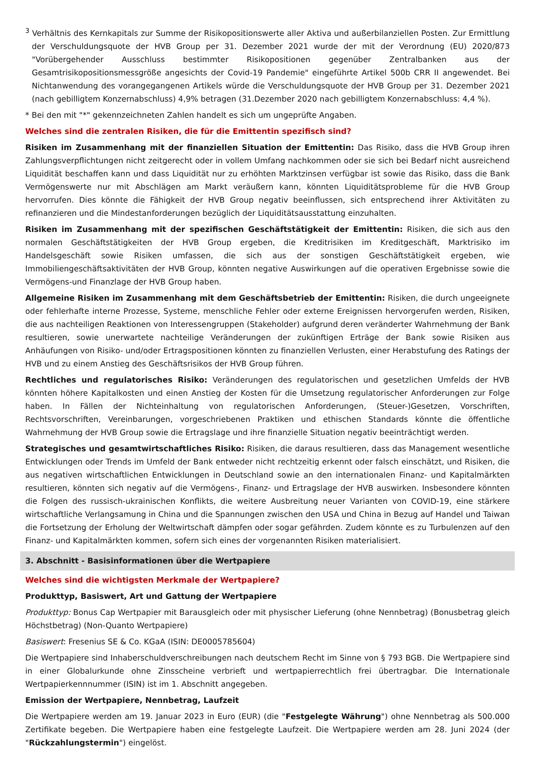<sup>3</sup> Verhältnis des Kernkapitals zur Summe der Risikopositionswerte aller Aktiva und außerbilanziellen Posten. Zur Ermittlung der Verschuldungsquote der HVB Group per 31. Dezember 2021 wurde der mit der Verordnung (EU) 2020/873 "Vorübergehender Ausschluss bestimmter Risikopositionen gegenüber Zentralbanken aus der Gesamtrisikopositionsmessgröße angesichts der Covid-19 Pandemie" eingeführte Artikel 500b CRR II angewendet. Bei Nichtanwendung des vorangegangenen Artikels würde die Verschuldungsquote der HVB Group per 31. Dezember 2021 (nach gebilligtem Konzernabschluss) 4,9% betragen (31.Dezember 2020 nach gebilligtem Konzernabschluss: 4,4 %).
* Bei den mit "*" gekennzeichneten Zahlen handelt es sich um ungeprüfte Angaben.
Welches sind die zentralen Risiken, die für die Emittentin spezifisch sind?
Risiken im Zusammenhang mit der finanziellen Situation der Emittentin: Das Risiko, dass die HVB Group ihren Zahlungsverpflichtungen nicht zeitgerecht oder in vollem Umfang nachkommen oder sie sich bei Bedarf nicht ausreichend Liquidität beschaffen kann und dass Liquidität nur zu erhöhten Marktzinsen verfügbar ist sowie das Risiko, dass die Bank Vermögenswerte nur mit Abschlägen am Markt veräußern kann, könnten Liquiditätsprobleme für die HVB Group hervorrufen. Dies könnte die Fähigkeit der HVB Group negativ beeinflussen, sich entsprechend ihrer Aktivitäten zu refinanzieren und die Mindestanforderungen bezüglich der Liquiditätsausstattung einzuhalten.
Risiken im Zusammenhang mit der spezifischen Geschäftstätigkeit der Emittentin: Risiken, die sich aus den normalen Geschäftstätigkeiten der HVB Group ergeben, die Kreditrisiken im Kreditgeschäft, Marktrisiko im Handelsgeschäft sowie Risiken umfassen, die sich aus der sonstigen Geschäftstätigkeit ergeben, wie Immobiliengeschäftsaktivitäten der HVB Group, könnten negative Auswirkungen auf die operativen Ergebnisse sowie die Vermögens-und Finanzlage der HVB Group haben.
Allgemeine Risiken im Zusammenhang mit dem Geschäftsbetrieb der Emittentin: Risiken, die durch ungeeignete oder fehlerhafte interne Prozesse, Systeme, menschliche Fehler oder externe Ereignissen hervorgerufen werden, Risiken, die aus nachteiligen Reaktionen von Interessengruppen (Stakeholder) aufgrund deren veränderter Wahrnehmung der Bank resultieren, sowie unerwartete nachteilige Veränderungen der zukünftigen Erträge der Bank sowie Risiken aus Anhäufungen von Risiko- und/oder Ertragspositionen könnten zu finanziellen Verlusten, einer Herabstufung des Ratings der HVB und zu einem Anstieg des Geschäftsrisikos der HVB Group führen.
Rechtliches und regulatorisches Risiko: Veränderungen des regulatorischen und gesetzlichen Umfelds der HVB könnten höhere Kapitalkosten und einen Anstieg der Kosten für die Umsetzung regulatorischer Anforderungen zur Folge haben. In Fällen der Nichteinhaltung von regulatorischen Anforderungen, (Steuer-)Gesetzen, Vorschriften, Rechtsvorschriften, Vereinbarungen, vorgeschriebenen Praktiken und ethischen Standards könnte die öffentliche Wahrnehmung der HVB Group sowie die Ertragslage und ihre finanzielle Situation negativ beeinträchtigt werden.
Strategisches und gesamtwirtschaftliches Risiko: Risiken, die daraus resultieren, dass das Management wesentliche Entwicklungen oder Trends im Umfeld der Bank entweder nicht rechtzeitig erkennt oder falsch einschätzt, und Risiken, die aus negativen wirtschaftlichen Entwicklungen in Deutschland sowie an den internationalen Finanz- und Kapitalmärkten resultieren, könnten sich negativ auf die Vermögens-, Finanz- und Ertragslage der HVB auswirken. Insbesondere könnten die Folgen des russisch-ukrainischen Konflikts, die weitere Ausbreitung neuer Varianten von COVID-19, eine stärkere wirtschaftliche Verlangsamung in China und die Spannungen zwischen den USA und China in Bezug auf Handel und Taiwan die Fortsetzung der Erholung der Weltwirtschaft dämpfen oder sogar gefährden. Zudem könnte es zu Turbulenzen auf den Finanz- und Kapitalmärkten kommen, sofern sich eines der vorgenannten Risiken materialisiert.
3. Abschnitt - Basisinformationen über die Wertpapiere
Welches sind die wichtigsten Merkmale der Wertpapiere?
Produkttyp, Basiswert, Art und Gattung der Wertpapiere
Produkttyp: Bonus Cap Wertpapier mit Barausgleich oder mit physischer Lieferung (ohne Nennbetrag) (Bonusbetrag gleich Höchstbetrag) (Non-Quanto Wertpapiere)
Basiswert: Fresenius SE & Co. KGaA (ISIN: DE0005785604)
Die Wertpapiere sind Inhaberschuldverschreibungen nach deutschem Recht im Sinne von § 793 BGB. Die Wertpapiere sind in einer Globalurkunde ohne Zinsscheine verbrieft und wertpapierrechtlich frei übertragbar. Die Internationale Wertpapierkennnummer (ISIN) ist im 1. Abschnitt angegeben.
Emission der Wertpapiere, Nennbetrag, Laufzeit
Die Wertpapiere werden am 19. Januar 2023 in Euro (EUR) (die "Festgelegte Währung") ohne Nennbetrag als 500.000 Zertifikate begeben. Die Wertpapiere haben eine festgelegte Laufzeit. Die Wertpapiere werden am 28. Juni 2024 (der "Rückzahlungstermin") eingelöst.